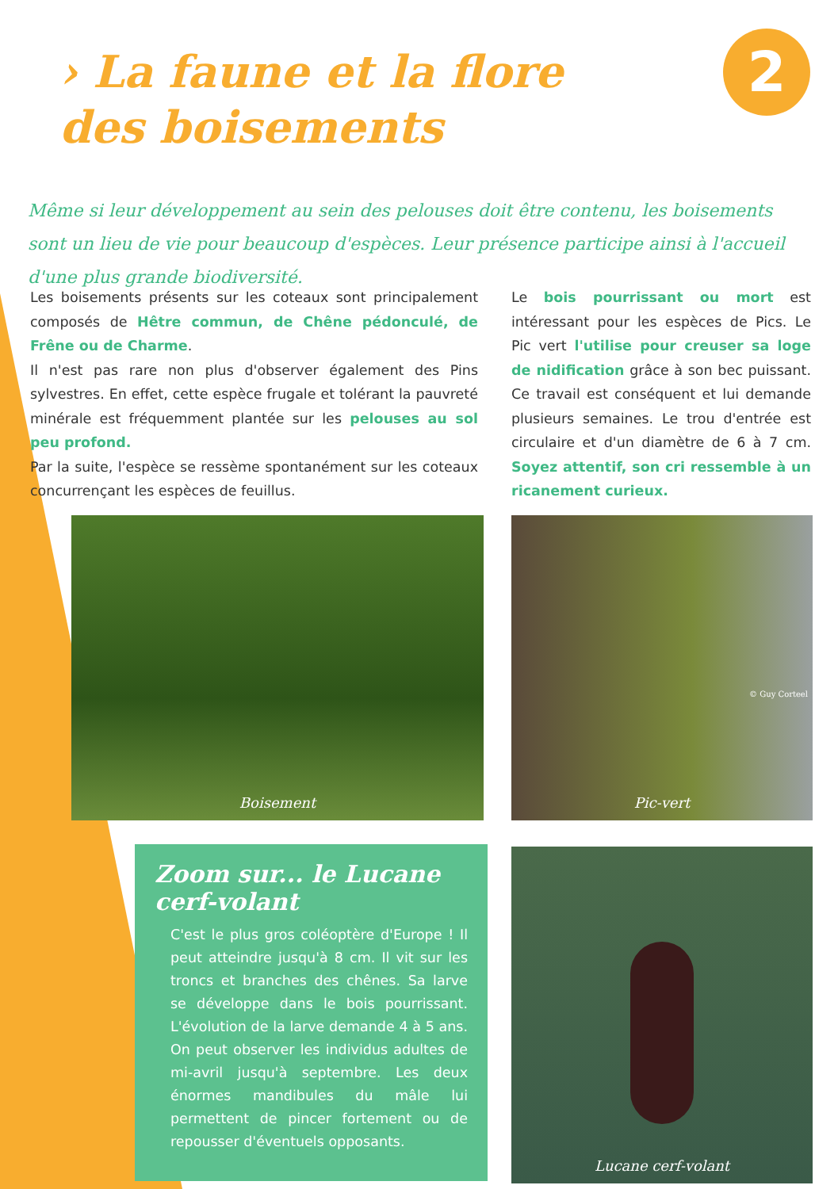› La faune et la flore des boisements
2
Même si leur développement au sein des pelouses doit être contenu, les boisements sont un lieu de vie pour beaucoup d'espèces. Leur présence participe ainsi à l'accueil d'une plus grande biodiversité.
Les boisements présents sur les coteaux sont principalement composés de Hêtre commun, de Chêne pédonculé, de Frêne ou de Charme.
Il n'est pas rare non plus d'observer également des Pins sylvestres. En effet, cette espèce frugale et tolérant la pauvreté minérale est fréquemment plantée sur les pelouses au sol peu profond.
Par la suite, l'espèce se ressème spontanément sur les coteaux concurrençant les espèces de feuillus.
Le bois pourrissant ou mort est intéressant pour les espèces de Pics. Le Pic vert l'utilise pour creuser sa loge de nidification grâce à son bec puissant. Ce travail est conséquent et lui demande plusieurs semaines. Le trou d'entrée est circulaire et d'un diamètre de 6 à 7 cm. Soyez attentif, son cri ressemble à un ricanement curieux.
Boisement
© Guy Corteel
Pic-vert
Zoom sur... le Lucane cerf-volant
C'est le plus gros coléoptère d'Europe ! Il peut atteindre jusqu'à 8 cm. Il vit sur les troncs et branches des chênes. Sa larve se développe dans le bois pourrissant. L'évolution de la larve demande 4 à 5 ans. On peut observer les individus adultes de mi-avril jusqu'à septembre. Les deux énormes mandibules du mâle lui permettent de pincer fortement ou de repousser d'éventuels opposants.
Lucane cerf-volant